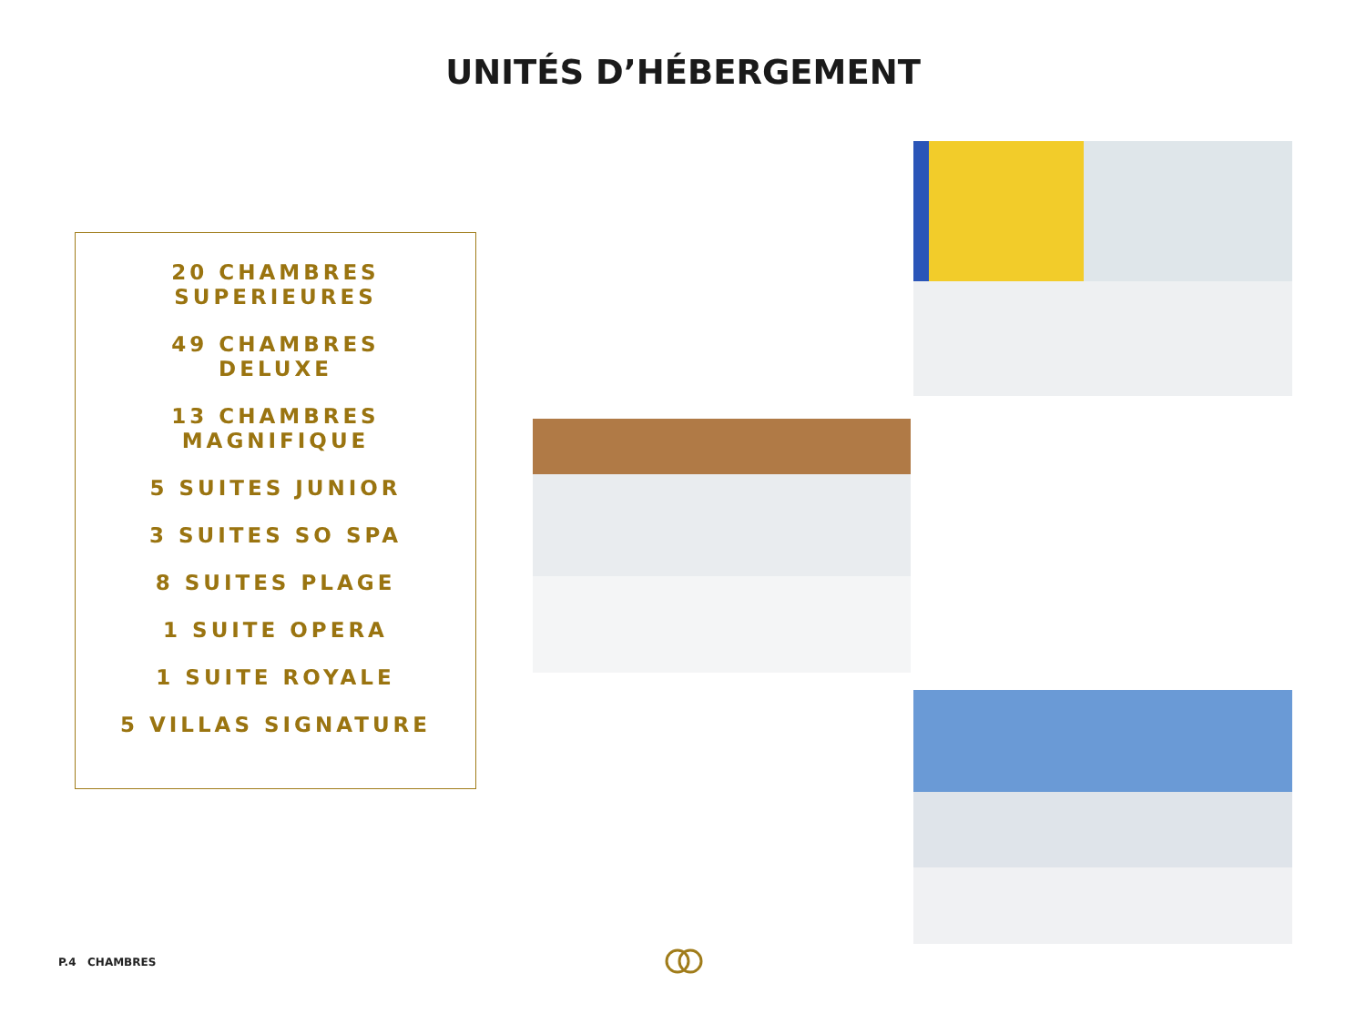UNITÉS D’HÉBERGEMENT
20 CHAMBRES
SUPERIEURES
49 CHAMBRES
DELUXE
13 CHAMBRES
MAGNIFIQUE
5 SUITES JUNIOR
3 SUITES SO SPA
8 SUITES PLAGE
1 SUITE OPERA
1 SUITE ROYALE
5 VILLAS SIGNATURE
P.4 CHAMBRES